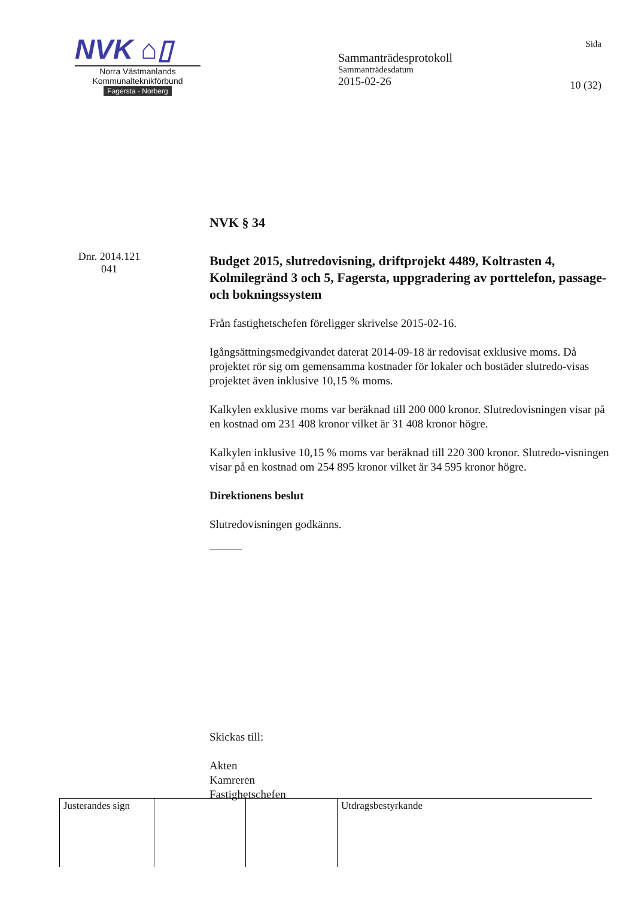NVK ⌂▯
Norra Västmanlands
Kommunalteknikförbund
Fagersta - Norberg
Sammanträdesprotokoll
Sammanträdesdatum
2015-02-26
Sida
10 (32)
Dnr. 2014.121
041
NVK § 34
Budget 2015, slutredovisning, driftprojekt 4489, Koltrasten 4, Kolmilegränd 3 och 5, Fagersta, uppgradering av porttelefon, passage- och bokningssystem
Från fastighetschefen föreligger skrivelse 2015-02-16.
Igångsättningsmedgivandet daterat 2014-09-18 är redovisat exklusive moms. Då projektet rör sig om gemensamma kostnader för lokaler och bostäder slutredo-visas projektet även inklusive 10,15 % moms.
Kalkylen exklusive moms var beräknad till 200 000 kronor. Slutredovisningen visar på en kostnad om 231 408 kronor vilket är 31 408 kronor högre.
Kalkylen inklusive 10,15 % moms var beräknad till 220 300 kronor. Slutredo-visningen visar på en kostnad om 254 895 kronor vilket är 34 595 kronor högre.
Direktionens beslut
Slutredovisningen godkänns.
Skickas till:
Akten
Kamreren
Fastighetschefen
| Justerandes sign | | | Utdragsbestyrkande |